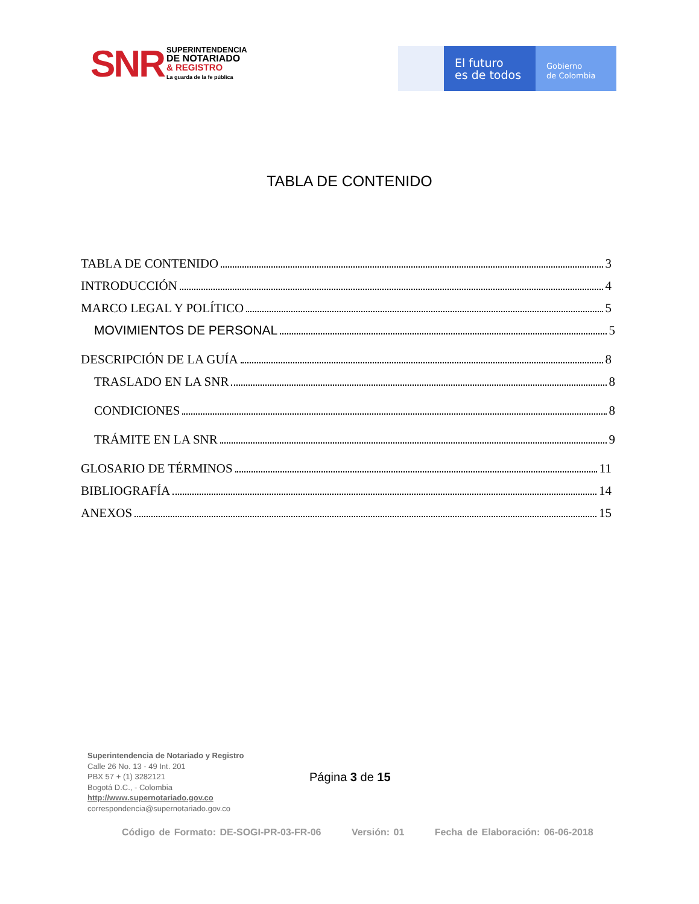SNR
SUPERINTENDENCIA
DE NOTARIADO
& REGISTRO
La guarda de la fe pública
El futuro
es de todos
Gobierno
de Colombia
TABLA DE CONTENIDO
TABLA DE CONTENIDO 3
INTRODUCCIÓN 4
MARCO LEGAL Y POLÍTICO 5
MOVIMIENTOS DE PERSONAL 5
DESCRIPCIÓN DE LA GUÍA 8
TRASLADO EN LA SNR 8
CONDICIONES 8
TRÁMITE EN LA SNR 9
GLOSARIO DE TÉRMINOS 11
BIBLIOGRAFÍA 14
ANEXOS 15
Superintendencia de Notariado y Registro
Calle 26 No. 13 - 49 Int. 201
PBX 57 + (1) 3282121
Bogotá D.C., - Colombia
http://www.supernotariado.gov.co
correspondencia@supernotariado.gov.co
Página 3 de 15
Código de Formato: DE-SOGI-PR-03-FR-06 Versión: 01 Fecha de Elaboración: 06-06-2018